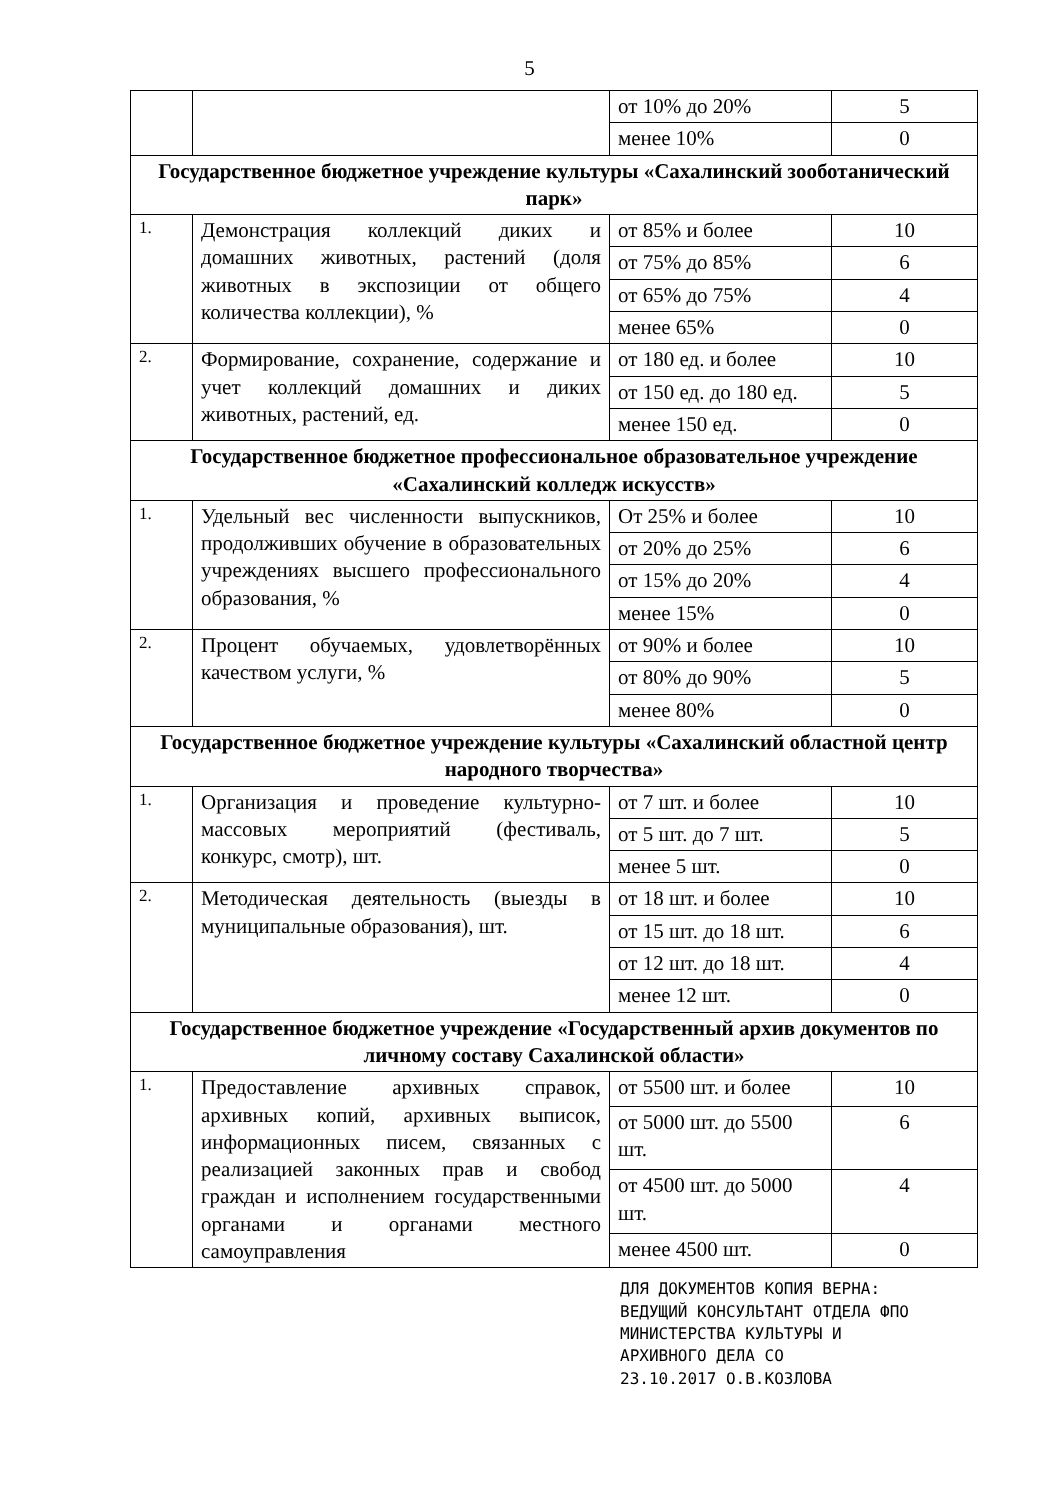5
| | | от 10% до 20% | 5 |
| | | менее 10% | 0 |
| Государственное бюджетное учреждение культуры «Сахалинский зооботанический парк» | | | |
| 1. | Демонстрация коллекций диких и домашних животных, растений (доля животных в экспозиции от общего количества коллекции), % | от 85% и более | 10 |
| | | от 75% до 85% | 6 |
| | | от 65% до 75% | 4 |
| | | менее 65% | 0 |
| 2. | Формирование, сохранение, содержание и учет коллекций домашних и диких животных, растений, ед. | от 180 ед. и более | 10 |
| | | от 150 ед. до 180 ед. | 5 |
| | | менее 150 ед. | 0 |
| Государственное бюджетное профессиональное образовательное учреждение «Сахалинский колледж искусств» | | | |
| 1. | Удельный вес численности выпускников, продолживших обучение в образовательных учреждениях высшего профессионального образования, % | От 25% и более | 10 |
| | | от 20% до 25% | 6 |
| | | от 15% до 20% | 4 |
| | | менее 15% | 0 |
| 2. | Процент обучаемых, удовлетворённых качеством услуги, % | от 90% и более | 10 |
| | | от 80% до 90% | 5 |
| | | менее 80% | 0 |
| Государственное бюджетное учреждение культуры «Сахалинский областной центр народного творчества» | | | |
| 1. | Организация и проведение культурно-массовых мероприятий (фестиваль, конкурс, смотр), шт. | от 7 шт. и более | 10 |
| | | от 5 шт. до 7 шт. | 5 |
| | | менее 5 шт. | 0 |
| 2. | Методическая деятельность (выезды в муниципальные образования), шт. | от 18 шт. и более | 10 |
| | | от 15 шт. до 18 шт. | 6 |
| | | от 12 шт. до 18 шт. | 4 |
| | | менее 12 шт. | 0 |
| Государственное бюджетное учреждение «Государственный архив документов по личному составу Сахалинской области» | | | |
| 1. | Предоставление архивных справок, архивных копий, архивных выписок, информационных писем, связанных с реализацией законных прав и свобод граждан и исполнением государственными органами и органами местного самоуправления | от 5500 шт. и более | 10 |
| | | от 5000 шт. до 5500 шт. | 6 |
| | | от 4500 шт. до 5000 шт. | 4 |
| | | менее 4500 шт. | 0 |
ДЛЯ ДОКУМЕНТОВ КОПИЯ ВЕРНА:
ВЕДУЩИЙ КОНСУЛЬТАНТ ОТДЕЛА ФПО
МИНИСТЕРСТВА КУЛЬТУРЫ И
АРХИВНОГО ДЕЛА СО
23.10.2017 О.В.КОЗЛОВА